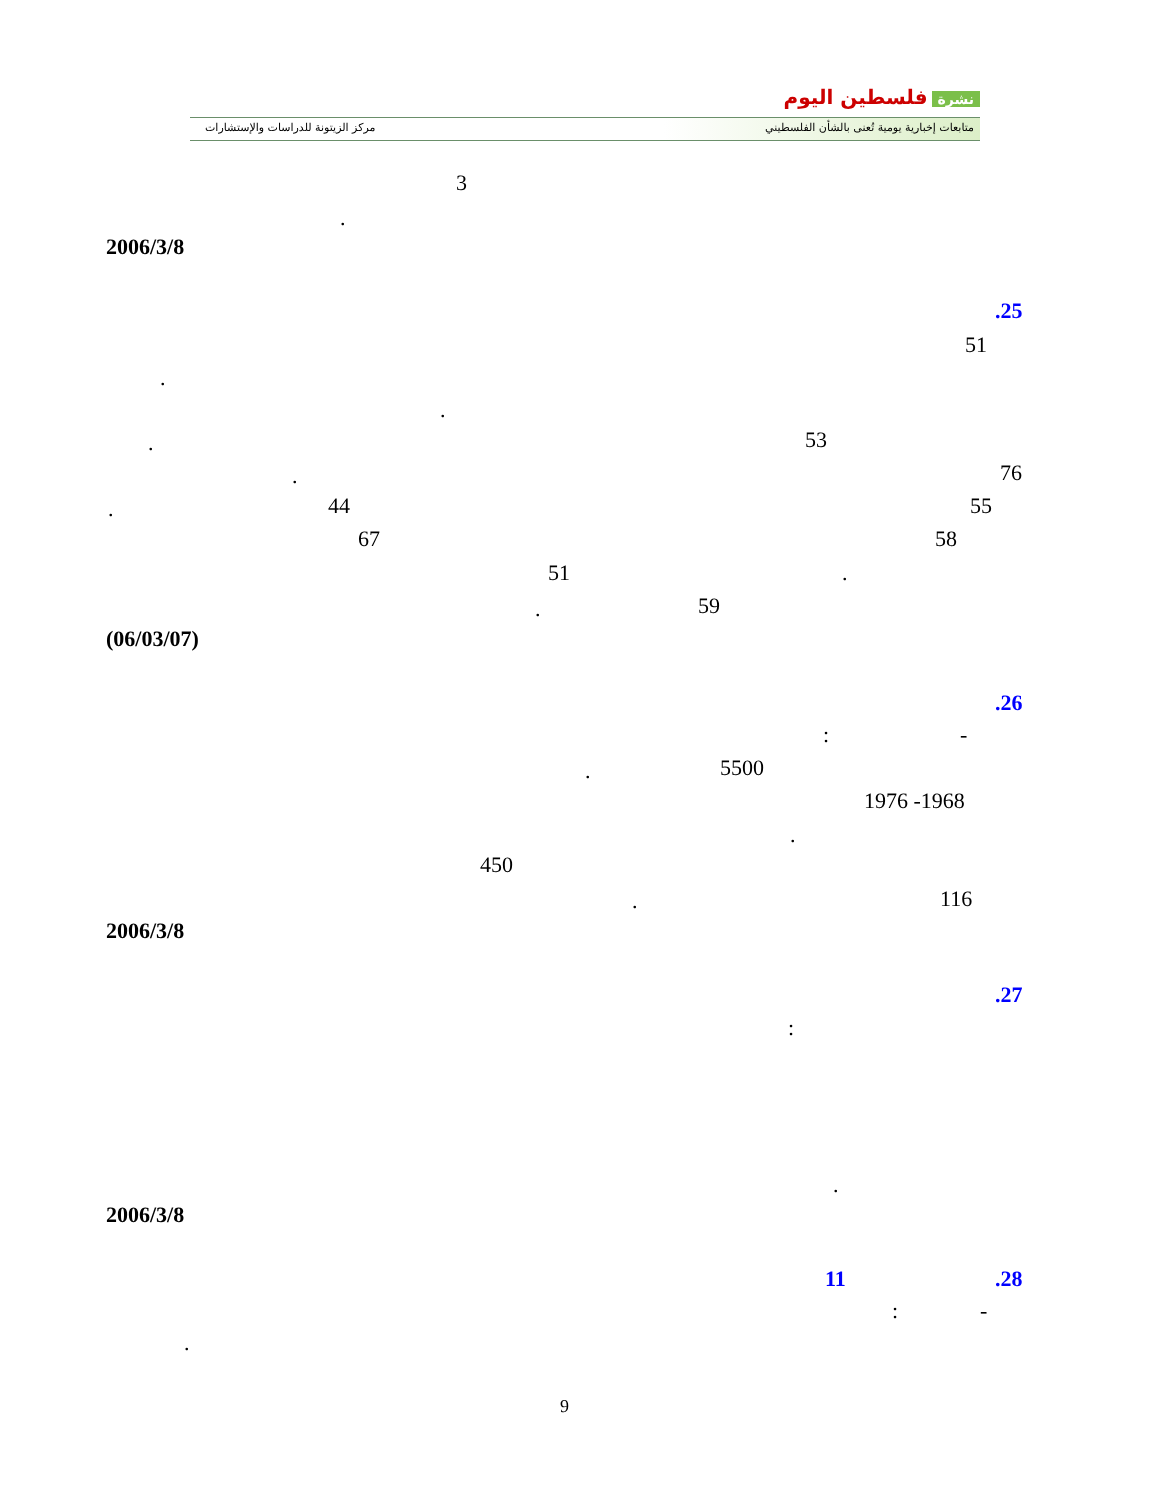نشرة فلسطين اليوم
متابعات إخبارية يومية تُعنى بالشأن الفلسطيني
مركز الزيتونة للدراسات والإستشارات
3
.
2006/3/8
.25
51
.
.
53
.
76
.
55
44
.
58
67
.
51
59
.
(06/03/07)
.26
-
:
5500
.
1976 -1968
.
450
116
.
2006/3/8
.27
:
.
2006/3/8
.28
11
-
:
.
9